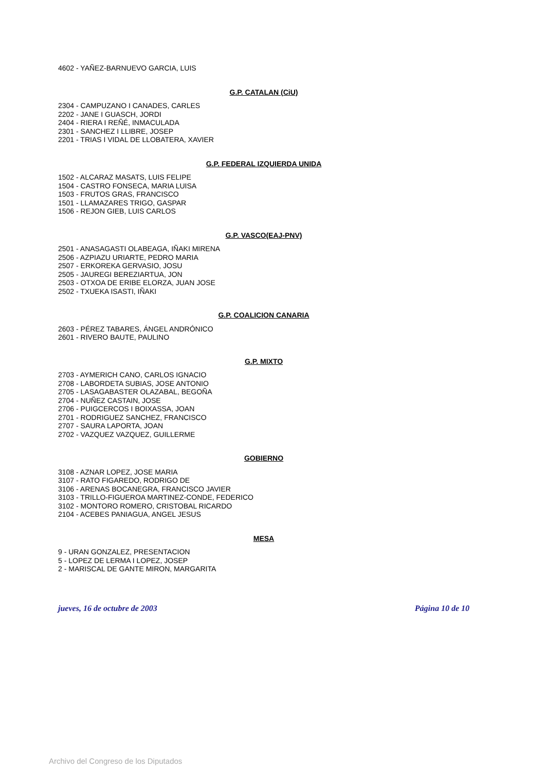4602 - YAÑEZ-BARNUEVO GARCIA, LUIS
G.P. CATALAN (CiU)
2304 - CAMPUZANO I CANADES, CARLES
2202 - JANE I GUASCH, JORDI
2404 - RIERA I REÑÉ, INMACULADA
2301 - SANCHEZ I LLIBRE, JOSEP
2201 - TRIAS I VIDAL DE LLOBATERA, XAVIER
G.P. FEDERAL IZQUIERDA UNIDA
1502 - ALCARAZ MASATS, LUIS FELIPE
1504 - CASTRO FONSECA, MARIA LUISA
1503 - FRUTOS GRAS, FRANCISCO
1501 - LLAMAZARES TRIGO, GASPAR
1506 - REJON GIEB, LUIS CARLOS
G.P. VASCO(EAJ-PNV)
2501 - ANASAGASTI OLABEAGA, IÑAKI MIRENA
2506 - AZPIAZU URIARTE, PEDRO MARIA
2507 - ERKOREKA GERVASIO, JOSU
2505 - JAUREGI BEREZIARTUA, JON
2503 - OTXOA DE ERIBE ELORZA, JUAN JOSE
2502 - TXUEKA ISASTI, IÑAKI
G.P. COALICION CANARIA
2603 - PÉREZ TABARES, ÁNGEL ANDRÓNICO
2601 - RIVERO BAUTE, PAULINO
G.P. MIXTO
2703 - AYMERICH CANO, CARLOS IGNACIO
2708 - LABORDETA SUBIAS, JOSE ANTONIO
2705 - LASAGABASTER OLAZABAL, BEGOÑA
2704 - NUÑEZ CASTAIN, JOSE
2706 - PUIGCERCOS I BOIXASSA, JOAN
2701 - RODRIGUEZ SANCHEZ, FRANCISCO
2707 - SAURA LAPORTA, JOAN
2702 - VAZQUEZ VAZQUEZ, GUILLERME
GOBIERNO
3108 - AZNAR LOPEZ, JOSE MARIA
3107 - RATO FIGAREDO, RODRIGO DE
3106 - ARENAS BOCANEGRA, FRANCISCO JAVIER
3103 - TRILLO-FIGUEROA MARTINEZ-CONDE, FEDERICO
3102 - MONTORO ROMERO, CRISTOBAL RICARDO
2104 - ACEBES PANIAGUA, ANGEL JESUS
MESA
9 - URAN GONZALEZ, PRESENTACION
5 - LOPEZ DE LERMA I LOPEZ, JOSEP
2 - MARISCAL DE GANTE MIRON, MARGARITA
jueves, 16 de octubre de 2003 Página 10 de 10
Archivo del Congreso de los Diputados